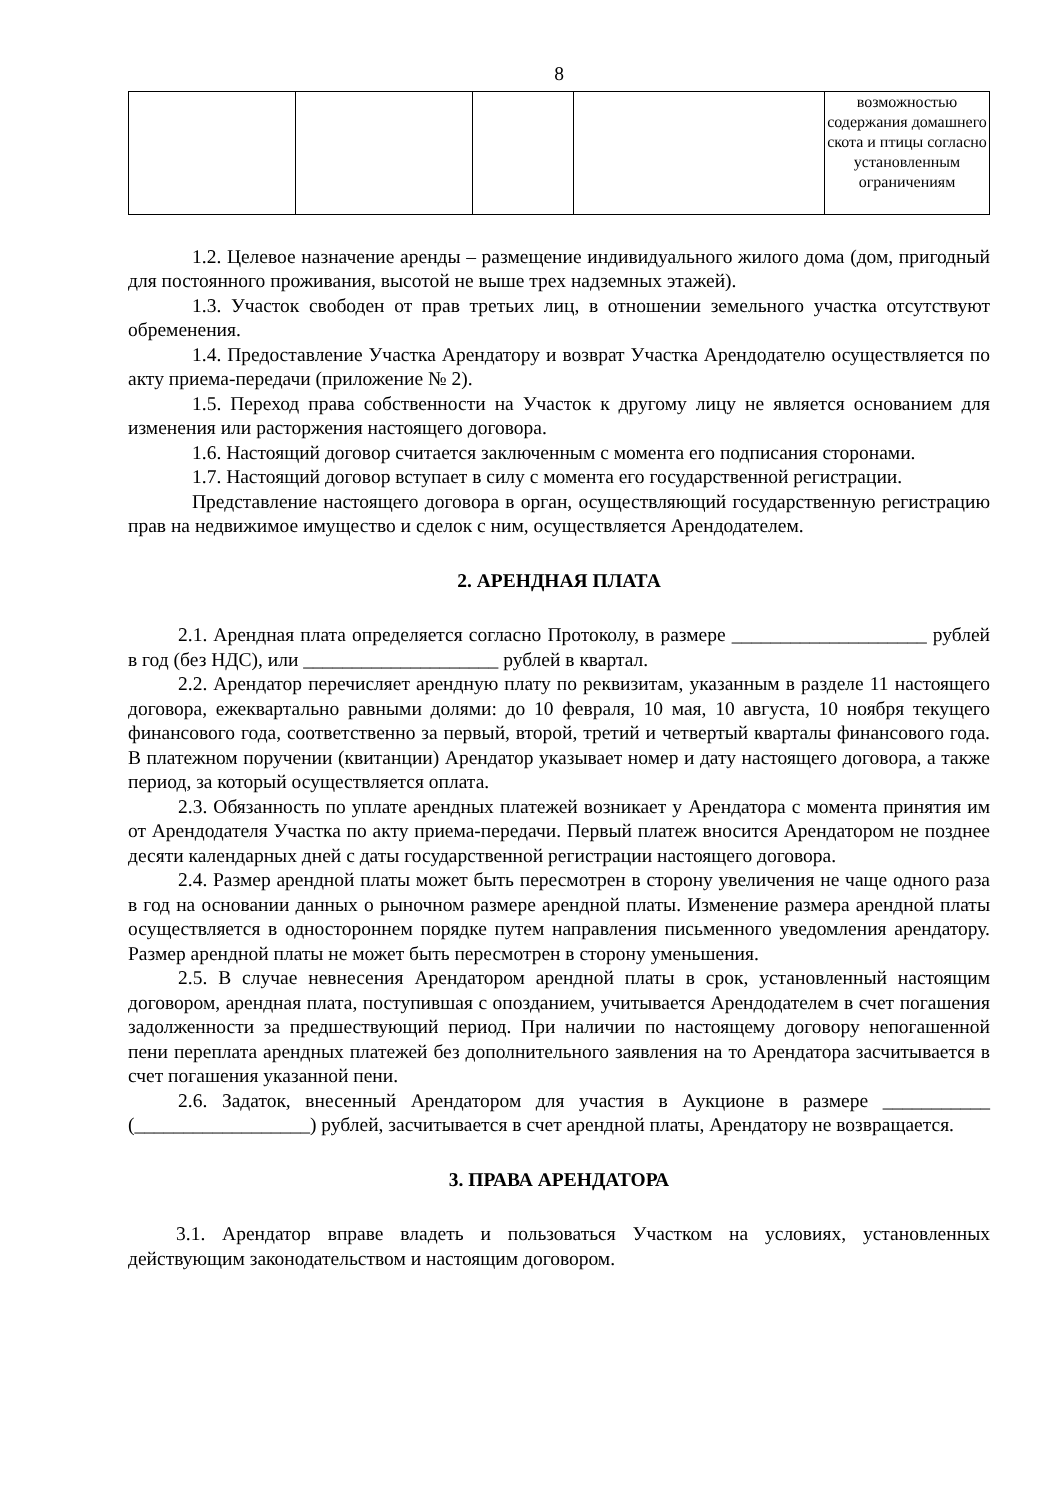8
| | | | | возможностью содержания домашнего скота и птицы согласно установленным ограничениям |
1.2. Целевое назначение аренды – размещение индивидуального жилого дома (дом, пригодный для постоянного проживания, высотой не выше трех надземных этажей).
1.3. Участок свободен от прав третьих лиц, в отношении земельного участка отсутствуют обременения.
1.4. Предоставление Участка Арендатору и возврат Участка Арендодателю осуществляется по акту приема-передачи (приложение № 2).
1.5. Переход права собственности на Участок к другому лицу не является основанием для изменения или расторжения настоящего договора.
1.6. Настоящий договор считается заключенным с момента его подписания сторонами.
1.7. Настоящий договор вступает в силу с момента его государственной регистрации.
Представление настоящего договора в орган, осуществляющий государственную регистрацию прав на недвижимое имущество и сделок с ним, осуществляется Арендодателем.
2. АРЕНДНАЯ ПЛАТА
2.1. Арендная плата определяется согласно Протоколу, в размере ____________________ рублей в год (без НДС), или ____________________ рублей в квартал.
2.2. Арендатор перечисляет арендную плату по реквизитам, указанным в разделе 11 настоящего договора, ежеквартально равными долями: до 10 февраля, 10 мая, 10 августа, 10 ноября текущего финансового года, соответственно за первый, второй, третий и четвертый кварталы финансового года. В платежном поручении (квитанции) Арендатор указывает номер и дату настоящего договора, а также период, за который осуществляется оплата.
2.3. Обязанность по уплате арендных платежей возникает у Арендатора с момента принятия им от Арендодателя Участка по акту приема-передачи. Первый платеж вносится Арендатором не позднее десяти календарных дней с даты государственной регистрации настоящего договора.
2.4. Размер арендной платы может быть пересмотрен в сторону увеличения не чаще одного раза в год на основании данных о рыночном размере арендной платы. Изменение размера арендной платы осуществляется в одностороннем порядке путем направления письменного уведомления арендатору. Размер арендной платы не может быть пересмотрен в сторону уменьшения.
2.5. В случае невнесения Арендатором арендной платы в срок, установленный настоящим договором, арендная плата, поступившая с опозданием, учитывается Арендодателем в счет погашения задолженности за предшествующий период. При наличии по настоящему договору непогашенной пени переплата арендных платежей без дополнительного заявления на то Арендатора засчитывается в счет погашения указанной пени.
2.6. Задаток, внесенный Арендатором для участия в Аукционе в размере ___________ (__________________) рублей, засчитывается в счет арендной платы, Арендатору не возвращается.
3. ПРАВА АРЕНДАТОРА
3.1. Арендатор вправе владеть и пользоваться Участком на условиях, установленных действующим законодательством и настоящим договором.